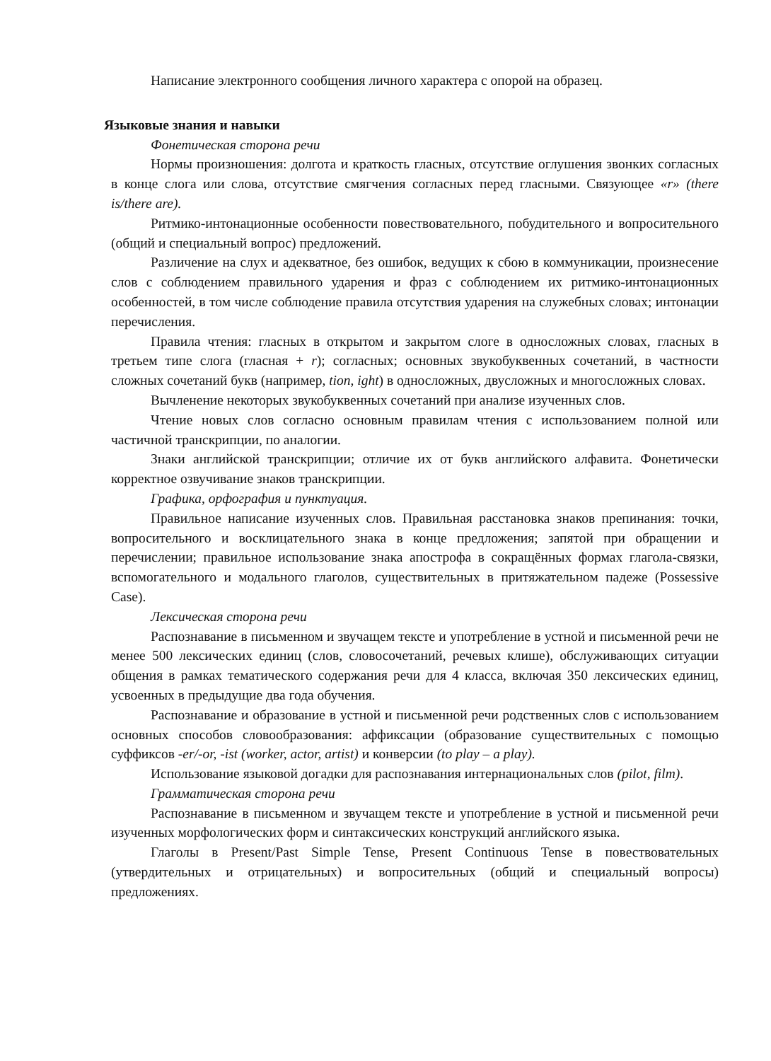Написание электронного сообщения личного характера с опорой на образец.
Языковые знания и навыки
Фонетическая сторона речи
Нормы произношения: долгота и краткость гласных, отсутствие оглушения звонких согласных в конце слога или слова, отсутствие смягчения согласных перед гласными. Связующее «r» (there is/there are).
Ритмико-интонационные особенности повествовательного, побудительного и вопросительного (общий и специальный вопрос) предложений.
Различение на слух и адекватное, без ошибок, ведущих к сбою в коммуникации, произнесение слов с соблюдением правильного ударения и фраз с соблюдением их ритмико-интонационных особенностей, в том числе соблюдение правила отсутствия ударения на служебных словах; интонации перечисления.
Правила чтения: гласных в открытом и закрытом слоге в односложных словах, гласных в третьем типе слога (гласная + r); согласных; основных звукобуквенных сочетаний, в частности сложных сочетаний букв (например, tion, ight) в односложных, двусложных и многосложных словах.
Вычленение некоторых звукобуквенных сочетаний при анализе изученных слов.
Чтение новых слов согласно основным правилам чтения с использованием полной или частичной транскрипции, по аналогии.
Знаки английской транскрипции; отличие их от букв английского алфавита. Фонетически корректное озвучивание знаков транскрипции.
Графика, орфография и пунктуация.
Правильное написание изученных слов. Правильная расстановка знаков препинания: точки, вопросительного и восклицательного знака в конце предложения; запятой при обращении и перечислении; правильное использование знака апострофа в сокращённых формах глагола-связки, вспомогательного и модального глаголов, существительных в притяжательном падеже (Possessive Case).
Лексическая сторона речи
Распознавание в письменном и звучащем тексте и употребление в устной и письменной речи не менее 500 лексических единиц (слов, словосочетаний, речевых клише), обслуживающих ситуации общения в рамках тематического содержания речи для 4 класса, включая 350 лексических единиц, усвоенных в предыдущие два года обучения.
Распознавание и образование в устной и письменной речи родственных слов с использованием основных способов словообразования: аффиксации (образование существительных с помощью суффиксов -er/-or, -ist (worker, actor, artist) и конверсии (to play – a play).
Использование языковой догадки для распознавания интернациональных слов (pilot, film).
Грамматическая сторона речи
Распознавание в письменном и звучащем тексте и употребление в устной и письменной речи изученных морфологических форм и синтаксических конструкций английского языка.
Глаголы в Present/Past Simple Tense, Present Continuous Tense в повествовательных (утвердительных и отрицательных) и вопросительных (общий и специальный вопросы) предложениях.